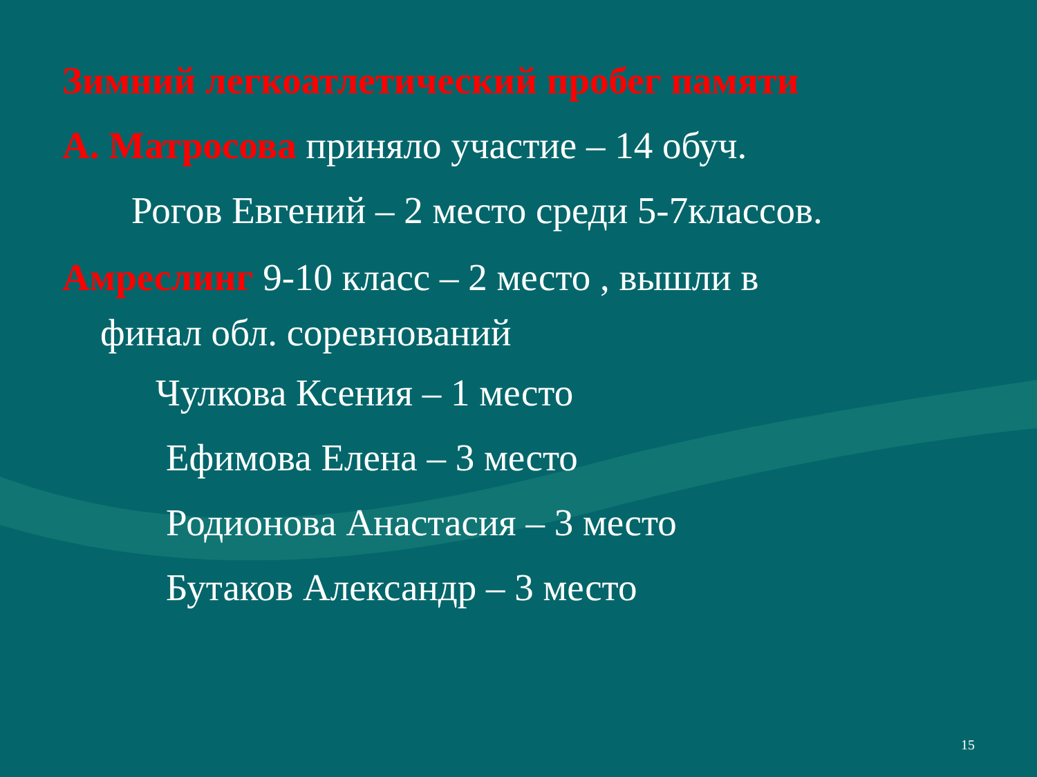Зимний легкоатлетический пробег памяти
А. Матросова приняло участие – 14 обуч.
Рогов Евгений – 2 место среди 5-7классов.
Амреслинг 9-10 класс – 2 место , вышли в
финал обл. соревнований
Чулкова Ксения – 1 место
Ефимова Елена – 3 место
Родионова Анастасия – 3 место
Бутаков Александр – 3 место
15